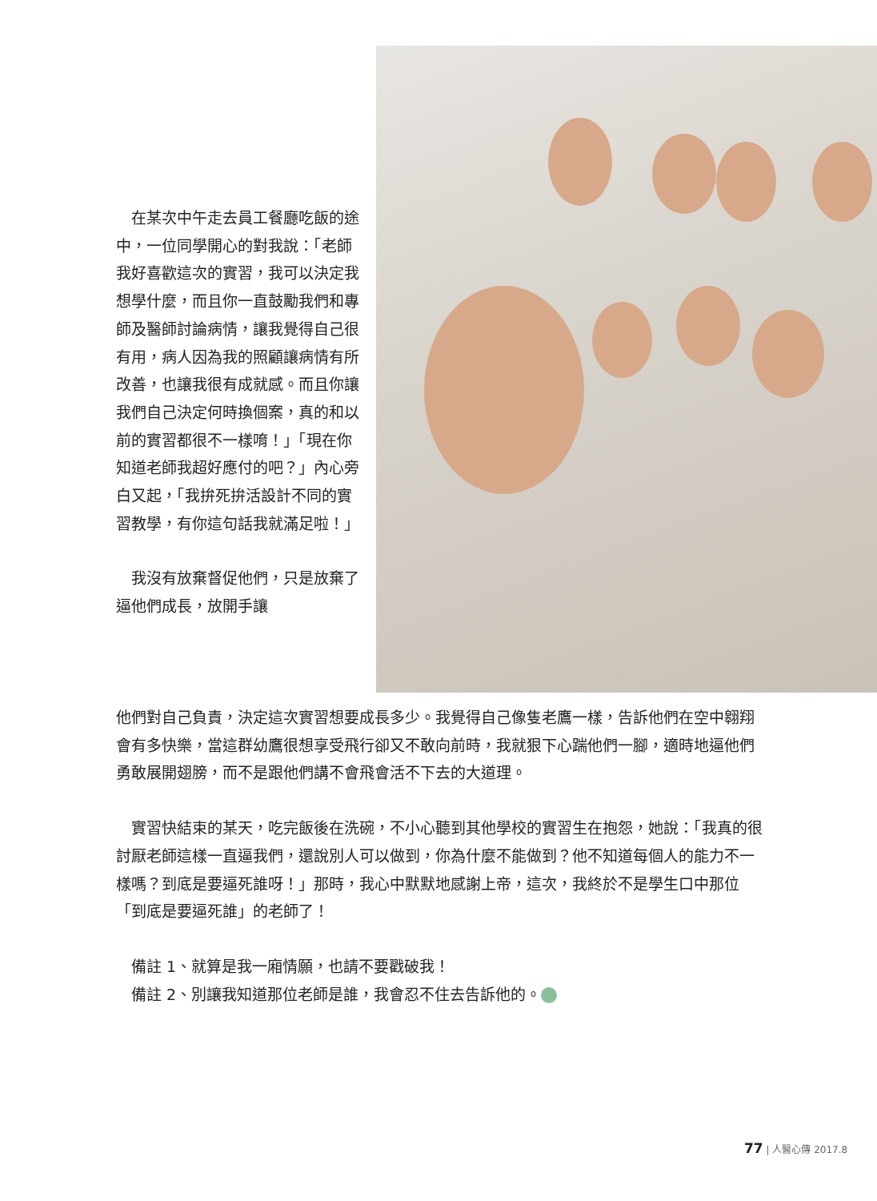在某次中午走去員工餐廳吃飯的途中，一位同學開心的對我說：「老師我好喜歡這次的實習，我可以決定我想學什麼，而且你一直鼓勵我們和專師及醫師討論病情，讓我覺得自己很有用，病人因為我的照顧讓病情有所改善，也讓我很有成就感。而且你讓我們自己決定何時換個案，真的和以前的實習都很不一樣唷！」「現在你知道老師我超好應付的吧？」內心旁白又起，「我拚死拚活設計不同的實習教學，有你這句話我就滿足啦！」
　我沒有放棄督促他們，只是放棄了逼他們成長，放開手讓
他們對自己負責，決定這次實習想要成長多少。我覺得自己像隻老鷹一樣，告訴他們在空中翱翔會有多快樂，當這群幼鷹很想享受飛行卻又不敢向前時，我就狠下心踹他們一腳，適時地逼他們勇敢展開翅膀，而不是跟他們講不會飛會活不下去的大道理。
　實習快結束的某天，吃完飯後在洗碗，不小心聽到其他學校的實習生在抱怨，她說：「我真的很討厭老師這樣一直逼我們，還說別人可以做到，你為什麼不能做到？他不知道每個人的能力不一樣嗎？到底是要逼死誰呀！」那時，我心中默默地感謝上帝，這次，我終於不是學生口中那位「到底是要逼死誰」的老師了！
　備註 1、就算是我一廂情願，也請不要戳破我！
　備註 2、別讓我知道那位老師是誰，我會忍不住去告訴他的。
77 | 人醫心傳 2017.8